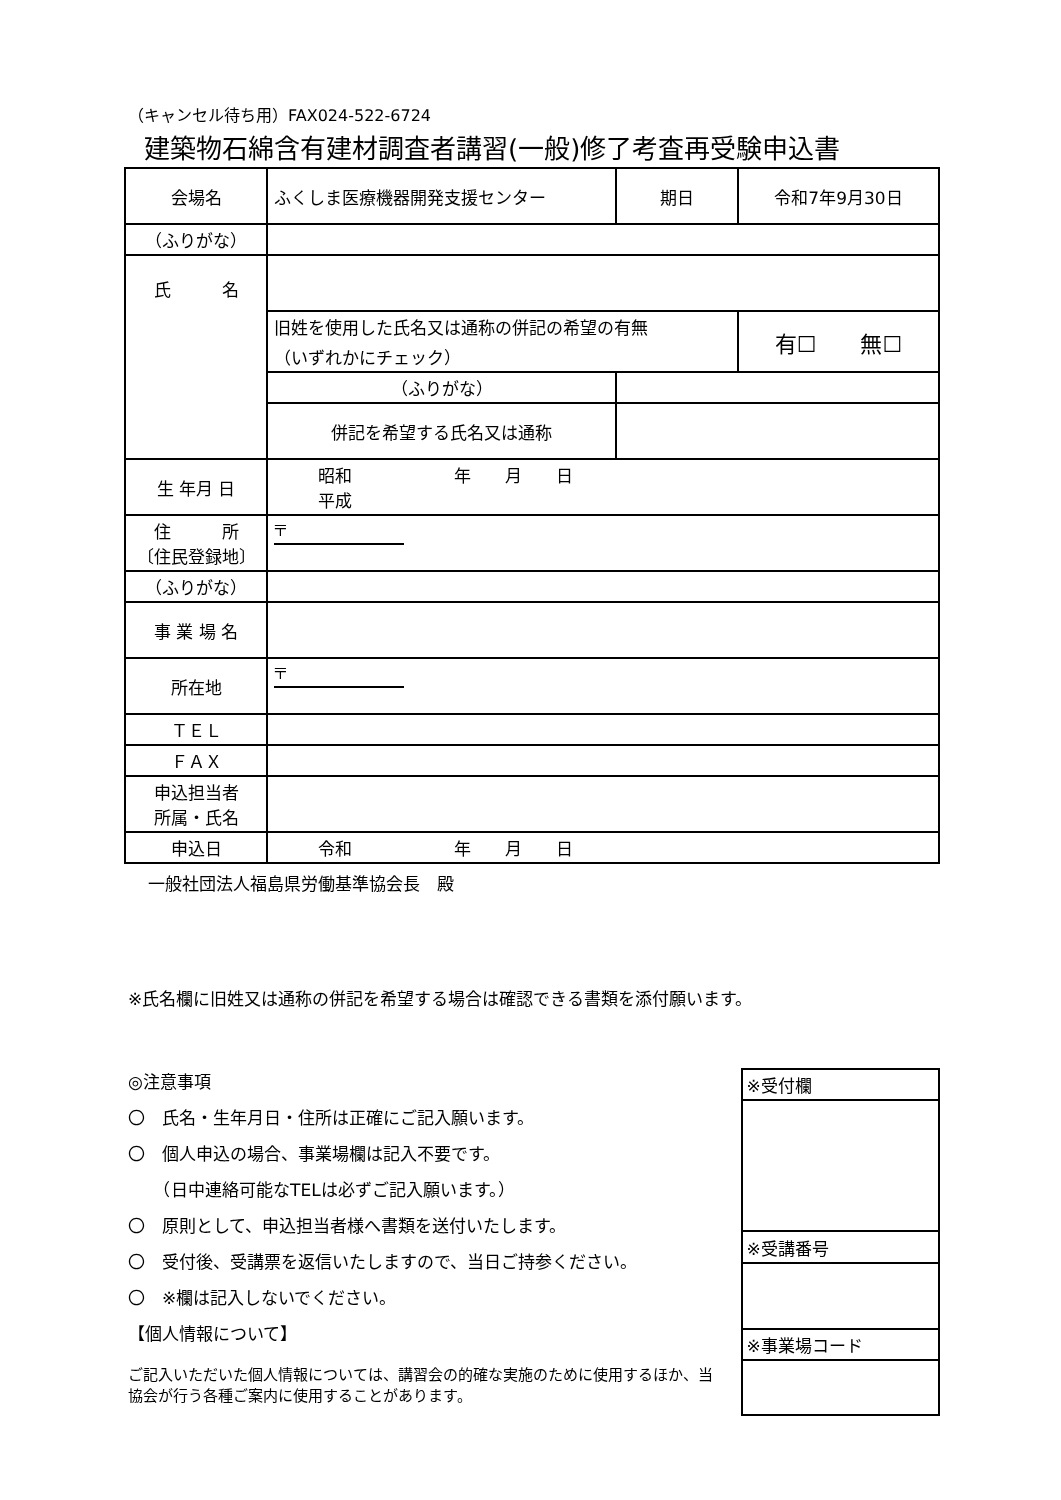（キャンセル待ち用）FAX024-522-6724
建築物石綿含有建材調査者講習(一般)修了考査再受験申込書
| 会場名 | ふくしま医療機器開発支援センター | 期日 | 令和7年9月30日 |
| （ふりがな） | | | |
| 氏 名 | | | |
| | 旧姓を使用した氏名又は通称の併記の希望の有無 （いずれかにチェック） | | 有☐ 無☐ |
| | （ふりがな） | | |
| | 併記を希望する氏名又は通称 | | |
| 生 年月 日 | 昭和 年 月 日 平成 | | |
| 住 所 〔住民登録地〕 | 〒 | | |
| （ふりがな） | | | |
| 事 業 場 名 | | | |
| 所在地 | 〒 | | |
| ＴＥＬ | | | |
| ＦＡＸ | | | |
| 申込担当者 所属・氏名 | | | |
| 申込日 | 令和 年 月 日 | | |
一般社団法人福島県労働基準協会長　殿
※氏名欄に旧姓又は通称の併記を希望する場合は確認できる書類を添付願います。
◎注意事項
〇　氏名・生年月日・住所は正確にご記入願います。
〇　個人申込の場合、事業場欄は記入不要です。
　　（日中連絡可能なTELは必ずご記入願います。）
〇　原則として、申込担当者様へ書類を送付いたします。
〇　受付後、受講票を返信いたしますので、当日ご持参ください。
〇　※欄は記入しないでください。
【個人情報について】
ご記入いただいた個人情報については、講習会の的確な実施のために使用するほか、当協会が行う各種ご案内に使用することがあります。
| ※受付欄 |
| ※受講番号 |
| ※事業場コード |